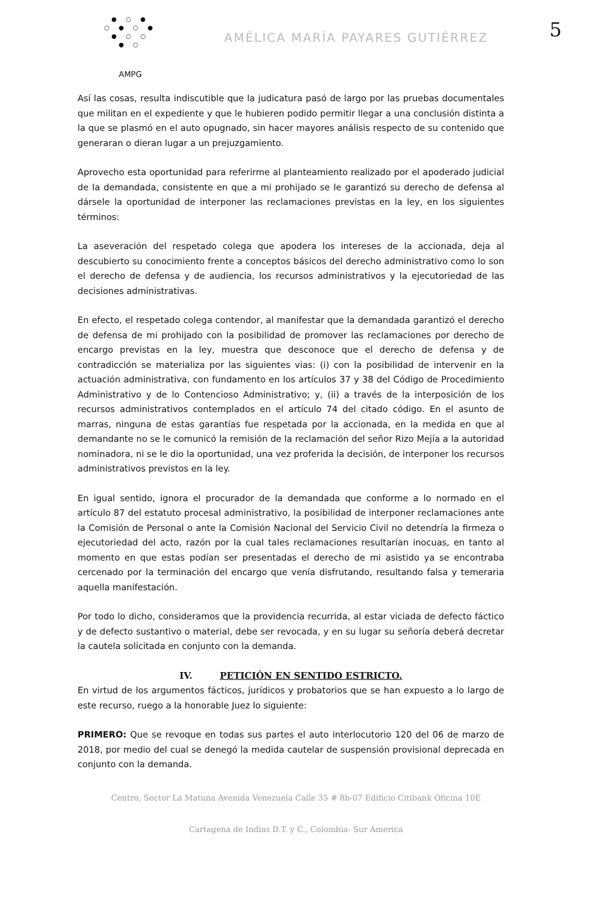5
● ○ ●
○ ● ○ ●
● ○ ○
● ○
AMPG
AMÉLICA MARÍA PAYARES GUTIÉRREZ
Así las cosas, resulta indiscutible que la judicatura pasó de largo por las pruebas documentales que militan en el expediente y que le hubieren podido permitir llegar a una conclusión distinta a la que se plasmó en el auto opugnado, sin hacer mayores análisis respecto de su contenido que generaran o dieran lugar a un prejuzgamiento.
Aprovecho esta oportunidad para referirme al planteamiento realizado por el apoderado judicial de la demandada, consistente en que a mi prohijado se le garantizó su derecho de defensa al dársele la oportunidad de interponer las reclamaciones previstas en la ley, en los siguientes términos:
La aseveración del respetado colega que apodera los intereses de la accionada, deja al descubierto su conocimiento frente a conceptos básicos del derecho administrativo como lo son el derecho de defensa y de audiencia, los recursos administrativos y la ejecutoriedad de las decisiones administrativas.
En efecto, el respetado colega contendor, al manifestar que la demandada garantizó el derecho de defensa de mi prohijado con la posibilidad de promover las reclamaciones por derecho de encargo previstas en la ley, muestra que desconoce que el derecho de defensa y de contradicción se materializa por las siguientes vias: (i) con la posibilidad de intervenir en la actuación administrativa, con fundamento en los artículos 37 y 38 del Código de Procedimiento Administrativo y de lo Contencioso Administrativo; y, (ii) a través de la interposición de los recursos administrativos contemplados en el artículo 74 del citado código. En el asunto de marras, ninguna de estas garantías fue respetada por la accionada, en la medida en que al demandante no se le comunicó la remisión de la reclamación del señor Rizo Mejía a la autoridad nominadora, ni se le dio la oportunidad, una vez proferida la decisión, de interponer los recursos administrativos previstos en la ley.
En igual sentido, ignora el procurador de la demandada que conforme a lo normado en el artículo 87 del estatuto procesal administrativo, la posibilidad de interponer reclamaciones ante la Comisión de Personal o ante la Comisión Nacional del Servicio Civil no detendría la firmeza o ejecutoriedad del acto, razón por la cual tales reclamaciones resultarían inocuas, en tanto al momento en que estas podían ser presentadas el derecho de mi asistido ya se encontraba cercenado por la terminación del encargo que venía disfrutando, resultando falsa y temeraria aquella manifestación.
Por todo lo dicho, consideramos que la providencia recurrida, al estar viciada de defecto fáctico y de defecto sustantivo o material, debe ser revocada, y en su lugar su señoría deberá decretar la cautela solicitada en conjunto con la demanda.
IV. PETICIÓN EN SENTIDO ESTRICTO.
En virtud de los argumentos fácticos, jurídicos y probatorios que se han expuesto a lo largo de este recurso, ruego a la honorable Juez lo siguiente:
PRIMERO: Que se revoque en todas sus partes el auto interlocutorio 120 del 06 de marzo de 2018, por medio del cual se denegó la medida cautelar de suspensión provisional deprecada en conjunto con la demanda.
Centro, Sector La Matuna Avenida Venezuela Calle 35 # 8b-07 Edificio Citibank Oficina 10E
Cartagena de Indias D.T. y C., Colombia- Sur America